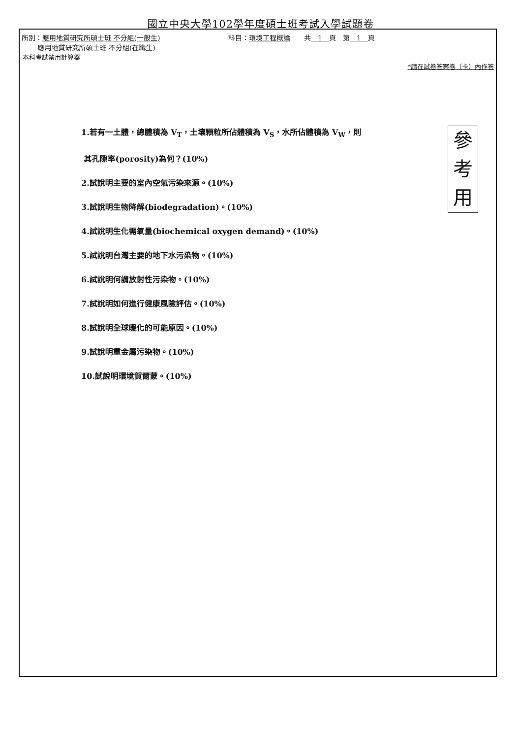國立中央大學102學年度碩士班考試入學試題卷
所別：應用地質研究所碩士班 不分組(一般生)
   應用地質研究所碩士班 不分組(在職生)
科目：環境工程概論  共 1 頁 第 1 頁
本科考試禁用計算器
*請在試卷答案卷（卡）內作答
參
考
用
1.若有一土體，總體積為 V<sub>T</sub>，土壤顆粒所佔體積為 V<sub>S</sub>，水所佔體積為 V<sub>W</sub>，則
其孔隙率(porosity)為何？(10%)
2.試說明主要的室內空氣污染來源。(10%)
3.試說明生物降解(biodegradation)。(10%)
4.試說明生化需氧量(biochemical oxygen demand)。(10%)
5.試說明台灣主要的地下水污染物。(10%)
6.試說明何謂放射性污染物。(10%)
7.試說明如何進行健康風險評估。(10%)
8.試說明全球暖化的可能原因。(10%)
9.試說明重金屬污染物。(10%)
10.試說明環境賀爾蒙。(10%)